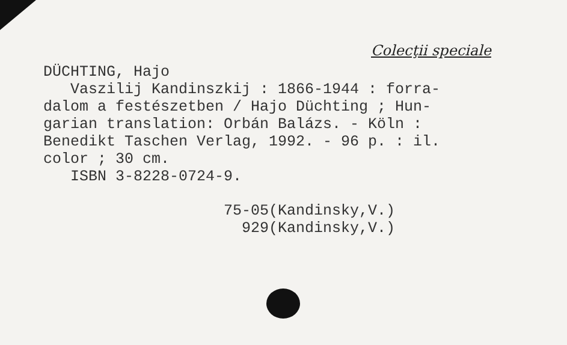Colecţii speciale
DÜCHTING, Hajo Vaszilij Kandinszkij : 1866-1944 : forra- dalom a festészetben / Hajo Düchting ; Hun- garian translation: Orbán Balázs. - Köln : Benedikt Taschen Verlag, 1992. - 96 p. : il. color ; 30 cm. ISBN 3-8228-0724-9.
75-05(Kandinsky,V.) 929(Kandinsky,V.)